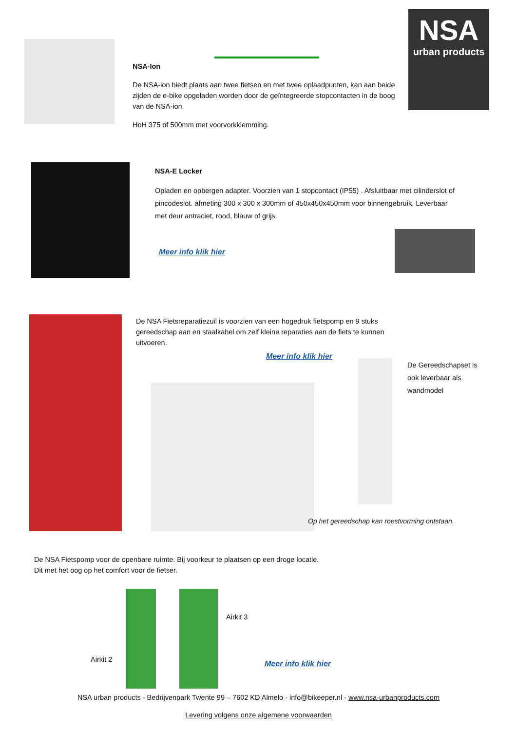NSA
urban products
NSA-Ion
De NSA-ion biedt plaats aan twee fietsen en met twee oplaadpunten, kan aan beide zijden de e-bike opgeladen worden door de geïntegreerde stopcontacten in de boog van de NSA-ion.
HoH 375 of 500mm met voorvorkklemming.
NSA-E Locker
Opladen en opbergen adapter. Voorzien van 1 stopcontact (IP55) . Afsluitbaar met cilinderslot of pincodeslot. afmeting 300 x 300 x 300mm of 450x450x450mm voor binnengebruik. Leverbaar met deur antraciet, rood, blauw of grijs.
Meer info klik hier
De NSA Fietsreparatiezuil is voorzien van een hogedruk fietspomp en 9 stuks gereedschap aan en staalkabel om zelf kleine reparaties aan de fiets te kunnen uitvoeren.
Meer info klik hier
De Gereedschapset is ook leverbaar als wandmodel
Op het gereedschap kan roestvorming ontstaan.
De NSA Fietspomp voor de openbare ruimte. Bij voorkeur te plaatsen op een droge locatie.
Dit met het oog op het comfort voor de fietser.
Airkit 2
Airkit 3
Meer info klik hier
NSA urban products - Bedrijvenpark Twente 99 – 7602 KD Almelo - info@bikeeper.nl - www.nsa-urbanproducts.com
Levering volgens onze algemene voorwaarden